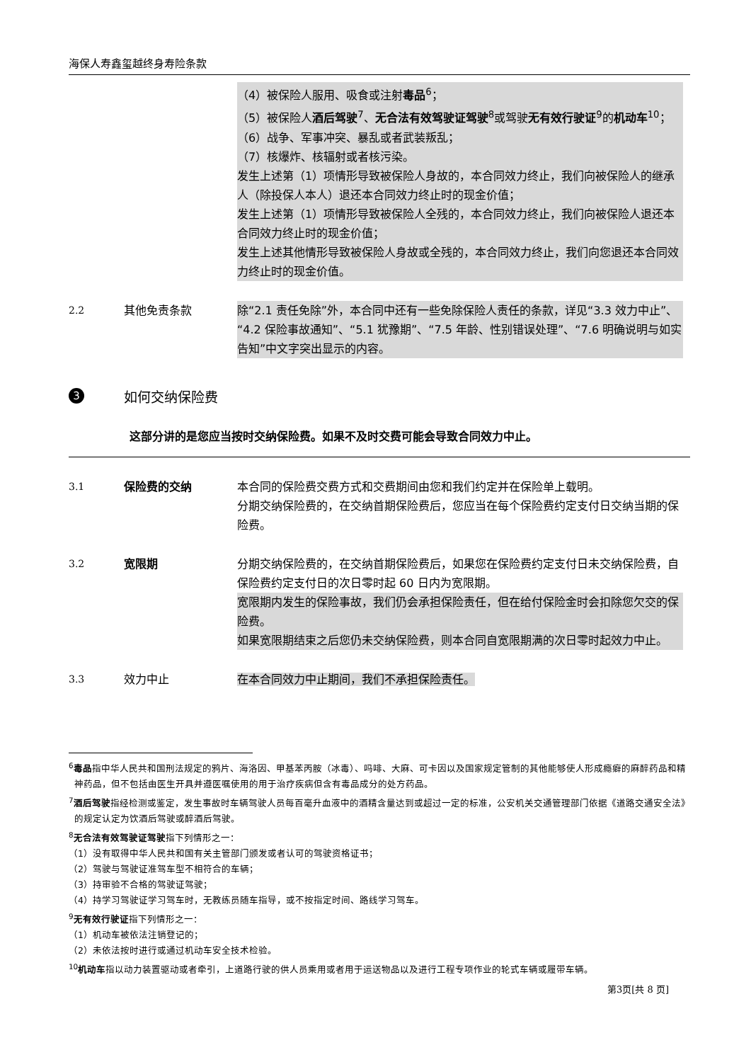海保人寿鑫玺越终身寿险条款
（4）被保险人服用、吸食或注射毒品<sup>6</sup>；
（5）被保险人酒后驾驶<sup>7</sup>、无合法有效驾驶证驾驶<sup>8</sup>或驾驶无有效行驶证<sup>9</sup>的机动车<sup>10</sup>；
（6）战争、军事冲突、暴乱或者武装叛乱；
（7）核爆炸、核辐射或者核污染。
发生上述第（1）项情形导致被保险人身故的，本合同效力终止，我们向被保险人的继承人（除投保人本人）退还本合同效力终止时的现金价值；
发生上述第（1）项情形导致被保险人全残的，本合同效力终止，我们向被保险人退还本合同效力终止时的现金价值；
发生上述其他情形导致被保险人身故或全残的，本合同效力终止，我们向您退还本合同效力终止时的现金价值。
2.2 其他免责条款 除“2.1 责任免除”外，本合同中还有一些免除保险人责任的条款，详见“3.3 效力中止”、“4.2 保险事故通知”、“5.1 犹豫期”、“7.5 年龄、性别错误处理”、“7.6 明确说明与如实告知”中文字突出显示的内容。
3
如何交纳保险费
这部分讲的是您应当按时交纳保险费。如果不及时交费可能会导致合同效力中止。
3.1 保险费的交纳 本合同的保险费交费方式和交费期间由您和我们约定并在保险单上载明。
分期交纳保险费的，在交纳首期保险费后，您应当在每个保险费约定支付日交纳当期的保险费。
3.2 宽限期 分期交纳保险费的，在交纳首期保险费后，如果您在保险费约定支付日未交纳保险费，自保险费约定支付日的次日零时起 60 日内为宽限期。
宽限期内发生的保险事故，我们仍会承担保险责任，但在给付保险金时会扣除您欠交的保险费。
如果宽限期结束之后您仍未交纳保险费，则本合同自宽限期满的次日零时起效力中止。
3.3 效力中止 在本合同效力中止期间，我们不承担保险责任。
<sup>6</sup> 毒品指中华人民共和国刑法规定的鸦片、海洛因、甲基苯丙胺（冰毒）、吗啡、大麻、可卡因以及国家规定管制的其他能够使人形成瘾癖的麻醉药品和精神药品，但不包括由医生开具并遵医嘱使用的用于治疗疾病但含有毒品成分的处方药品。
<sup>7</sup> 酒后驾驶指经检测或鉴定，发生事故时车辆驾驶人员每百毫升血液中的酒精含量达到或超过一定的标准，公安机关交通管理部门依据《道路交通安全法》的规定认定为饮酒后驾驶或醉酒后驾驶。
<sup>8</sup> 无合法有效驾驶证驾驶指下列情形之一：
（1）没有取得中华人民共和国有关主管部门颁发或者认可的驾驶资格证书；
（2）驾驶与驾驶证准驾车型不相符合的车辆；
（3）持审验不合格的驾驶证驾驶；
（4）持学习驾驶证学习驾车时，无教练员随车指导，或不按指定时间、路线学习驾车。
<sup>9</sup> 无有效行驶证指下列情形之一：
（1）机动车被依法注销登记的；
（2）未依法按时进行或通过机动车安全技术检验。
<sup>10</sup> 机动车指以动力装置驱动或者牵引，上道路行驶的供人员乘用或者用于运送物品以及进行工程专项作业的轮式车辆或履带车辆。
第3页[共 8 页]